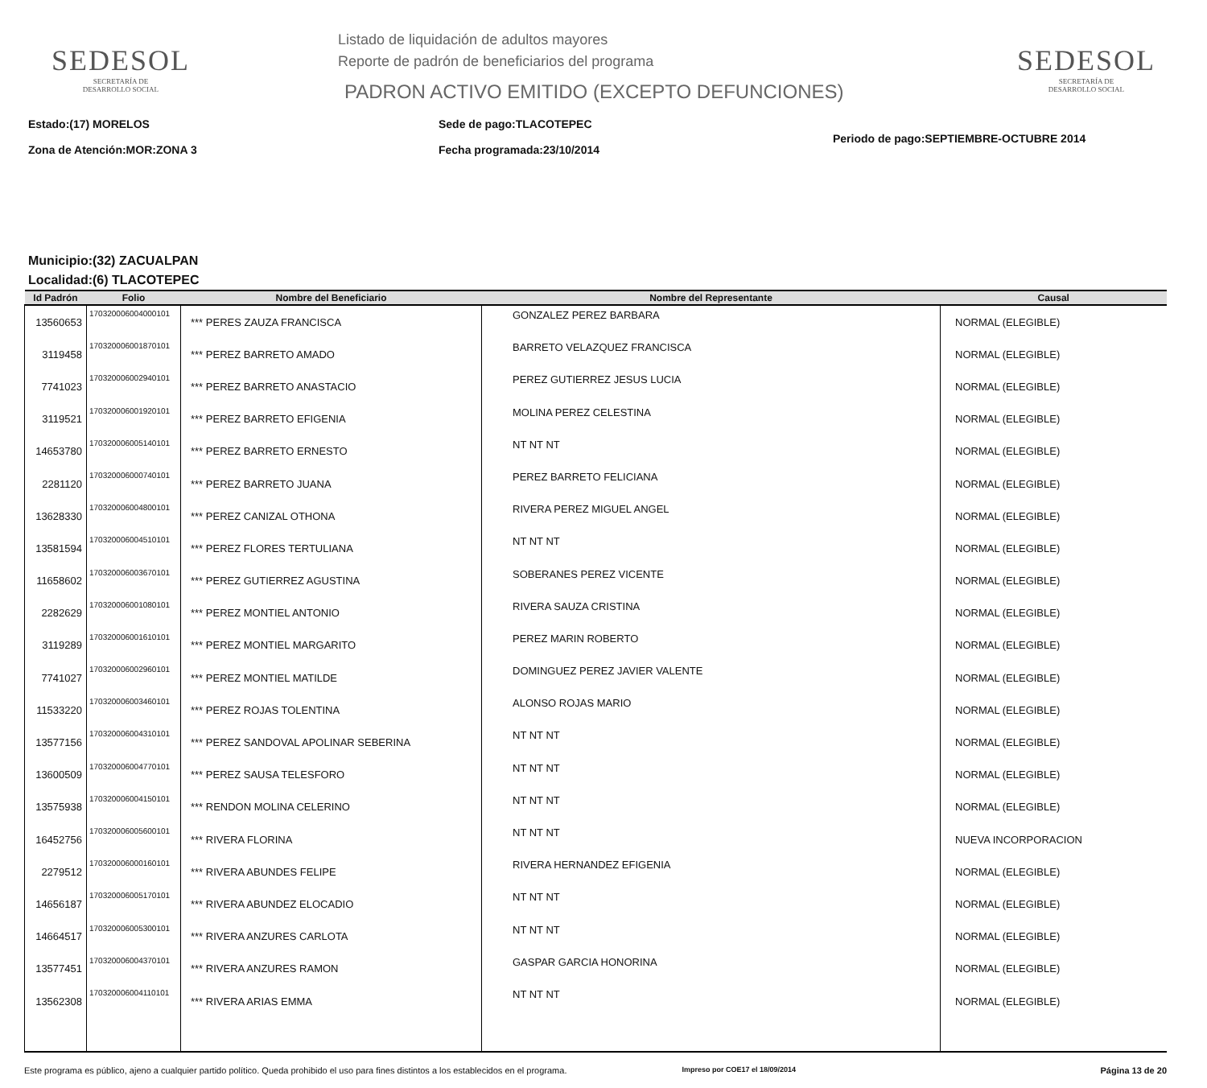SEDESOL
SECRETARÍA DE
DESARROLLO SOCIAL
Listado de liquidación de adultos mayores
Reporte de padrón de beneficiarios del programa
PADRON ACTIVO EMITIDO (EXCEPTO DEFUNCIONES)
SEDESOL
SECRETARÍA DE
DESARROLLO SOCIAL
Estado:(17) MORELOS
Zona de Atención:MOR:ZONA 3
Sede de pago:TLACOTEPEC
Fecha programada:23/10/2014
Periodo de pago:SEPTIEMBRE-OCTUBRE 2014
Municipio:(32) ZACUALPAN
Localidad:(6) TLACOTEPEC
| Id Padrón | Folio | Nombre del Beneficiario | Nombre del Representante | Causal |
| --- | --- | --- | --- | --- |
| 13560653 | 170320006004000101 | *** PERES ZAUZA FRANCISCA | GONZALEZ PEREZ BARBARA | NORMAL (ELEGIBLE) |
| 3119458 | 170320006001870101 | *** PEREZ BARRETO AMADO | BARRETO VELAZQUEZ FRANCISCA | NORMAL (ELEGIBLE) |
| 7741023 | 170320006002940101 | *** PEREZ BARRETO ANASTACIO | PEREZ GUTIERREZ JESUS LUCIA | NORMAL (ELEGIBLE) |
| 3119521 | 170320006001920101 | *** PEREZ BARRETO EFIGENIA | MOLINA PEREZ CELESTINA | NORMAL (ELEGIBLE) |
| 14653780 | 170320006005140101 | *** PEREZ BARRETO ERNESTO | NT NT NT | NORMAL (ELEGIBLE) |
| 2281120 | 170320006000740101 | *** PEREZ BARRETO JUANA | PEREZ BARRETO FELICIANA | NORMAL (ELEGIBLE) |
| 13628330 | 170320006004800101 | *** PEREZ CANIZAL OTHONA | RIVERA PEREZ MIGUEL ANGEL | NORMAL (ELEGIBLE) |
| 13581594 | 170320006004510101 | *** PEREZ FLORES TERTULIANA | NT NT NT | NORMAL (ELEGIBLE) |
| 11658602 | 170320006003670101 | *** PEREZ GUTIERREZ AGUSTINA | SOBERANES PEREZ VICENTE | NORMAL (ELEGIBLE) |
| 2282629 | 170320006001080101 | *** PEREZ MONTIEL ANTONIO | RIVERA SAUZA CRISTINA | NORMAL (ELEGIBLE) |
| 3119289 | 170320006001610101 | *** PEREZ MONTIEL MARGARITO | PEREZ MARIN ROBERTO | NORMAL (ELEGIBLE) |
| 7741027 | 170320006002960101 | *** PEREZ MONTIEL MATILDE | DOMINGUEZ PEREZ JAVIER VALENTE | NORMAL (ELEGIBLE) |
| 11533220 | 170320006003460101 | *** PEREZ ROJAS TOLENTINA | ALONSO ROJAS MARIO | NORMAL (ELEGIBLE) |
| 13577156 | 170320006004310101 | *** PEREZ SANDOVAL APOLINAR SEBERINA | NT NT NT | NORMAL (ELEGIBLE) |
| 13600509 | 170320006004770101 | *** PEREZ SAUSA TELESFORO | NT NT NT | NORMAL (ELEGIBLE) |
| 13575938 | 170320006004150101 | *** RENDON MOLINA CELERINO | NT NT NT | NORMAL (ELEGIBLE) |
| 16452756 | 170320006005600101 | *** RIVERA FLORINA | NT NT NT | NUEVA INCORPORACION |
| 2279512 | 170320006000160101 | *** RIVERA ABUNDES FELIPE | RIVERA HERNANDEZ EFIGENIA | NORMAL (ELEGIBLE) |
| 14656187 | 170320006005170101 | *** RIVERA ABUNDEZ ELOCADIO | NT NT NT | NORMAL (ELEGIBLE) |
| 14664517 | 170320006005300101 | *** RIVERA ANZURES CARLOTA | NT NT NT | NORMAL (ELEGIBLE) |
| 13577451 | 170320006004370101 | *** RIVERA ANZURES RAMON | GASPAR GARCIA HONORINA | NORMAL (ELEGIBLE) |
| 13562308 | 170320006004110101 | *** RIVERA ARIAS EMMA | NT NT NT | NORMAL (ELEGIBLE) |
Este programa es público, ajeno a cualquier partido político. Queda prohibido el uso para fines distintos a los establecidos en el programa.
Impreso por COE17 el 18/09/2014
Página 13 de 20